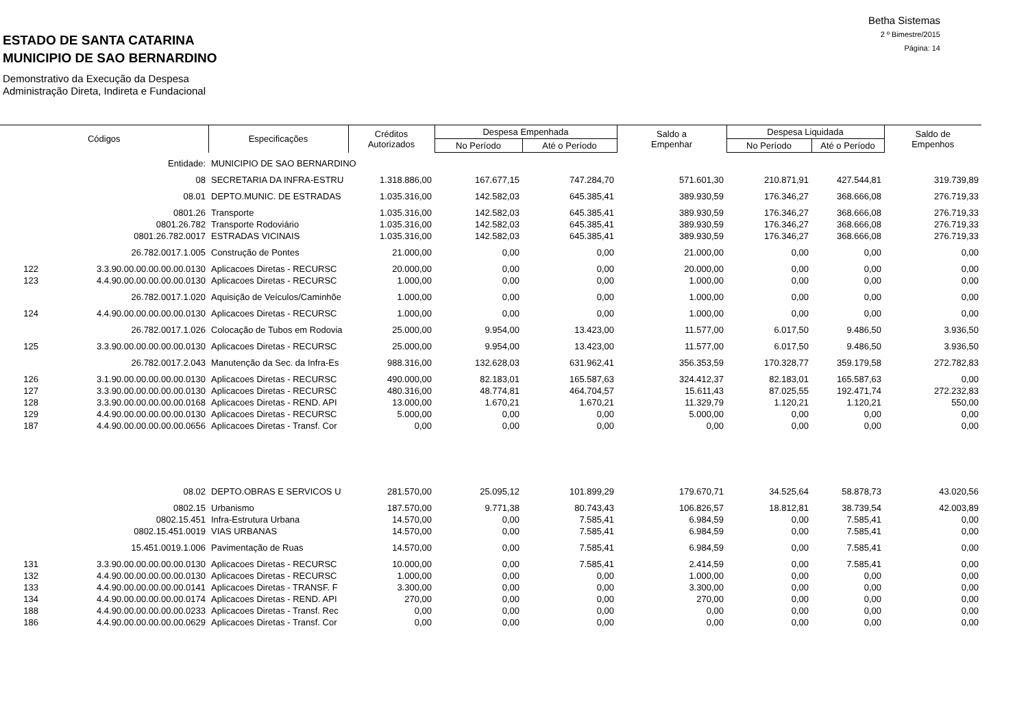Betha Sistemas
2 º Bimestre/2015
Página: 14
ESTADO DE SANTA CATARINA
MUNICIPIO DE SAO BERNARDINO
Demonstrativo da Execução da Despesa
Administração Direta, Indireta e Fundacional
| Códigos | | Especificações | Créditos Autorizados | Despesa Empenhada | | Saldo a Empenhar | Despesa Liquidada | | Saldo de Empenhos |
| --- | --- | --- | --- | --- | --- | --- | --- | --- | --- |
| | | | | No Período | Até o Período | | No Período | Até o Período | |
| | Entidade: | MUNICIPIO DE SAO BERNARDINO | | | | | | | |
| | 08 | SECRETARIA DA INFRA-ESTRU | 1.318.886,00 | 167.677,15 | 747.284,70 | 571.601,30 | 210.871,91 | 427.544,81 | 319.739,89 |
| | 08.01 | DEPTO.MUNIC. DE ESTRADAS | 1.035.316,00 | 142.582,03 | 645.385,41 | 389.930,59 | 176.346,27 | 368.666,08 | 276.719,33 |
| | 0801.26 | Transporte | 1.035.316,00 | 142.582,03 | 645.385,41 | 389.930,59 | 176.346,27 | 368.666,08 | 276.719,33 |
| | 0801.26.782 | Transporte Rodoviário | 1.035.316,00 | 142.582,03 | 645.385,41 | 389.930,59 | 176.346,27 | 368.666,08 | 276.719,33 |
| | 0801.26.782.0017 | ESTRADAS VICINAIS | 1.035.316,00 | 142.582,03 | 645.385,41 | 389.930,59 | 176.346,27 | 368.666,08 | 276.719,33 |
| | 26.782.0017.1.005 | Construção de Pontes | 21.000,00 | 0,00 | 0,00 | 21.000,00 | 0,00 | 0,00 | 0,00 |
| 122 | 3.3.90.00.00.00.00.00.0130 | Aplicacoes Diretas - RECURSC | 20.000,00 | 0,00 | 0,00 | 20.000,00 | 0,00 | 0,00 | 0,00 |
| 123 | 4.4.90.00.00.00.00.00.0130 | Aplicacoes Diretas - RECURSC | 1.000,00 | 0,00 | 0,00 | 1.000,00 | 0,00 | 0,00 | 0,00 |
| | 26.782.0017.1.020 | Aquisição de Veículos/Caminhõe | 1.000,00 | 0,00 | 0,00 | 1.000,00 | 0,00 | 0,00 | 0,00 |
| 124 | 4.4.90.00.00.00.00.00.0130 | Aplicacoes Diretas - RECURSC | 1.000,00 | 0,00 | 0,00 | 1.000,00 | 0,00 | 0,00 | 0,00 |
| | 26.782.0017.1.026 | Colocação de Tubos em Rodovia | 25.000,00 | 9.954,00 | 13.423,00 | 11.577,00 | 6.017,50 | 9.486,50 | 3.936,50 |
| 125 | 3.3.90.00.00.00.00.00.0130 | Aplicacoes Diretas - RECURSC | 25.000,00 | 9.954,00 | 13.423,00 | 11.577,00 | 6.017,50 | 9.486,50 | 3.936,50 |
| | 26.782.0017.2.043 | Manutenção da Sec. da Infra-Es | 988.316,00 | 132.628,03 | 631.962,41 | 356.353,59 | 170.328,77 | 359.179,58 | 272.782,83 |
| 126 | 3.1.90.00.00.00.00.00.0130 | Aplicacoes Diretas - RECURSC | 490.000,00 | 82.183,01 | 165.587,63 | 324.412,37 | 82.183,01 | 165.587,63 | 0,00 |
| 127 | 3.3.90.00.00.00.00.00.0130 | Aplicacoes Diretas - RECURSC | 480.316,00 | 48.774,81 | 464.704,57 | 15.611,43 | 87.025,55 | 192.471,74 | 272.232,83 |
| 128 | 3.3.90.00.00.00.00.00.0168 | Aplicacoes Diretas - REND. API | 13.000,00 | 1.670,21 | 1.670,21 | 11.329,79 | 1.120,21 | 1.120,21 | 550,00 |
| 129 | 4.4.90.00.00.00.00.00.0130 | Aplicacoes Diretas - RECURSC | 5.000,00 | 0,00 | 0,00 | 5.000,00 | 0,00 | 0,00 | 0,00 |
| 187 | 4.4.90.00.00.00.00.00.0656 | Aplicacoes Diretas - Transf. Cor | 0,00 | 0,00 | 0,00 | 0,00 | 0,00 | 0,00 | 0,00 |
| | 08.02 | DEPTO.OBRAS E SERVICOS U | 281.570,00 | 25.095,12 | 101.899,29 | 179.670,71 | 34.525,64 | 58.878,73 | 43.020,56 |
| | 0802.15 | Urbanismo | 187.570,00 | 9.771,38 | 80.743,43 | 106.826,57 | 18.812,81 | 38.739,54 | 42.003,89 |
| | 0802.15.451 | Infra-Estrutura Urbana | 14.570,00 | 0,00 | 7.585,41 | 6.984,59 | 0,00 | 7.585,41 | 0,00 |
| | 0802.15.451.0019 | VIAS URBANAS | 14.570,00 | 0,00 | 7.585,41 | 6.984,59 | 0,00 | 7.585,41 | 0,00 |
| | 15.451.0019.1.006 | Pavimentação de Ruas | 14.570,00 | 0,00 | 7.585,41 | 6.984,59 | 0,00 | 7.585,41 | 0,00 |
| 131 | 3.3.90.00.00.00.00.00.0130 | Aplicacoes Diretas - RECURSC | 10.000,00 | 0,00 | 7.585,41 | 2.414,59 | 0,00 | 7.585,41 | 0,00 |
| 132 | 4.4.90.00.00.00.00.00.0130 | Aplicacoes Diretas - RECURSC | 1.000,00 | 0,00 | 0,00 | 1.000,00 | 0,00 | 0,00 | 0,00 |
| 133 | 4.4.90.00.00.00.00.00.0141 | Aplicacoes Diretas - TRANSF. F | 3.300,00 | 0,00 | 0,00 | 3.300,00 | 0,00 | 0,00 | 0,00 |
| 134 | 4.4.90.00.00.00.00.00.0174 | Aplicacoes Diretas - REND. API | 270,00 | 0,00 | 0,00 | 270,00 | 0,00 | 0,00 | 0,00 |
| 188 | 4.4.90.00.00.00.00.00.0233 | Aplicacoes Diretas - Transf. Rec | 0,00 | 0,00 | 0,00 | 0,00 | 0,00 | 0,00 | 0,00 |
| 186 | 4.4.90.00.00.00.00.00.0629 | Aplicacoes Diretas - Transf. Cor | 0,00 | 0,00 | 0,00 | 0,00 | 0,00 | 0,00 | 0,00 |